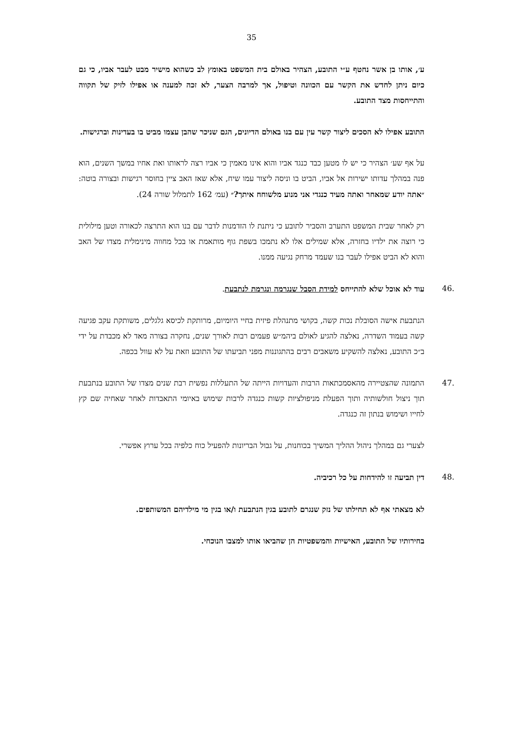35
ע׳, אותו בן אשר נחטף ע״י התובע, הצהיר באולם בית המשפט באומץ לב כשהוא מישיר מבט לעבר אביו, כי גם כיום ניתן לחדש את הקשר עם הכוונה וטיפול, אך למרבה הצער, לא זכה למענה או אפילו לזיק של תקווה והתייחסות מצד התובע.
התובע אפילו לא הסכים ליצור קשר עין עם בנו באולם הדיונים, הגם שניכר שהבן עצמו מביט בו בעדינות וברגישות.
על אף שע׳ הצהיר כי יש לו מטען כבד כנגד אביו והוא אינו מאמין כי אביו רצה לראותו ואת אחיו במשך השנים, הוא פנה במהלך עדותו ישירות אל אביו, הביט בו וניסה ליצור עמו שיח, אלא שאז האב ציין בחוסר רגישות ובצורה בוטה: ״אתה יודע שמאחר ואתה מעיד כנגדי אני מנוע מלשוחח איתך?״ (עמ׳ 162 לתמלול שורה 24).
רק לאחר שבית המשפט התערב והסביר לתובע כי ניתנת לו הזדמנות לדבר עם בנו הוא התרצה לכאורה וטען מילולית כי רוצה את ילדיו בחזרה, אלא שמילים אלו לא נתמכו בשפת גוף מותאמת או בכל מחווה מינימלית מצדו של האב והוא לא הביט אפילו לעבר בנו שעמד מרחק נגיעה ממנו.
.46 עוד לא אוכל שלא להתייחס למידת הסבל שנגרמה ונגרמת לנתבעת.
הנתבעת אישה הסובלת נכות קשה, בקושי מתנהלת פיזית בחיי היומיום, מרותקת לכיסא גלגלים, משותקת עקב פגיעה קשה בעמוד השדרה, נאלצה להגיע לאולם ביהמ״ש פעמים רבות לאורך שנים, נחקרה בצורה מאד לא מכבדת על ידי ב״כ התובע, נאלצה להשקיע משאבים רבים בהתגוננות מפני תביעתו של התובע וזאת על לא עוול בכפה.
.47 התמונה שהצטיירה מהאסמכתאות הרבות והעדויות הייתה של התעללות נפשית רבת שנים מצדו של התובע בנתבעת תוך ניצול חולשותיה ותוך הפעלת מניפולציות קשות כנגדה לרבות שימוש באיומי התאבדות לאחר שאחיה שם קץ לחייו ושימוש בנתון זה כנגדה.
לצערי גם במהלך ניהול ההליך המשיך בכוחנות, על גבול הבריונות להפעיל כוח כלפיה בכל ערוץ אפשרי.
.48 דין תביעה זו להידחות על כל רכיביה.
לא מצאתי אף לא תחילתו של נזק שנגרם לתובע בגין הנתבעת ו/או בגין מי מילדיהם המשותפים.
בחירותיו של התובע, האישיות והמשפטיות הן שהביאו אותו למצבו הנוכחי.